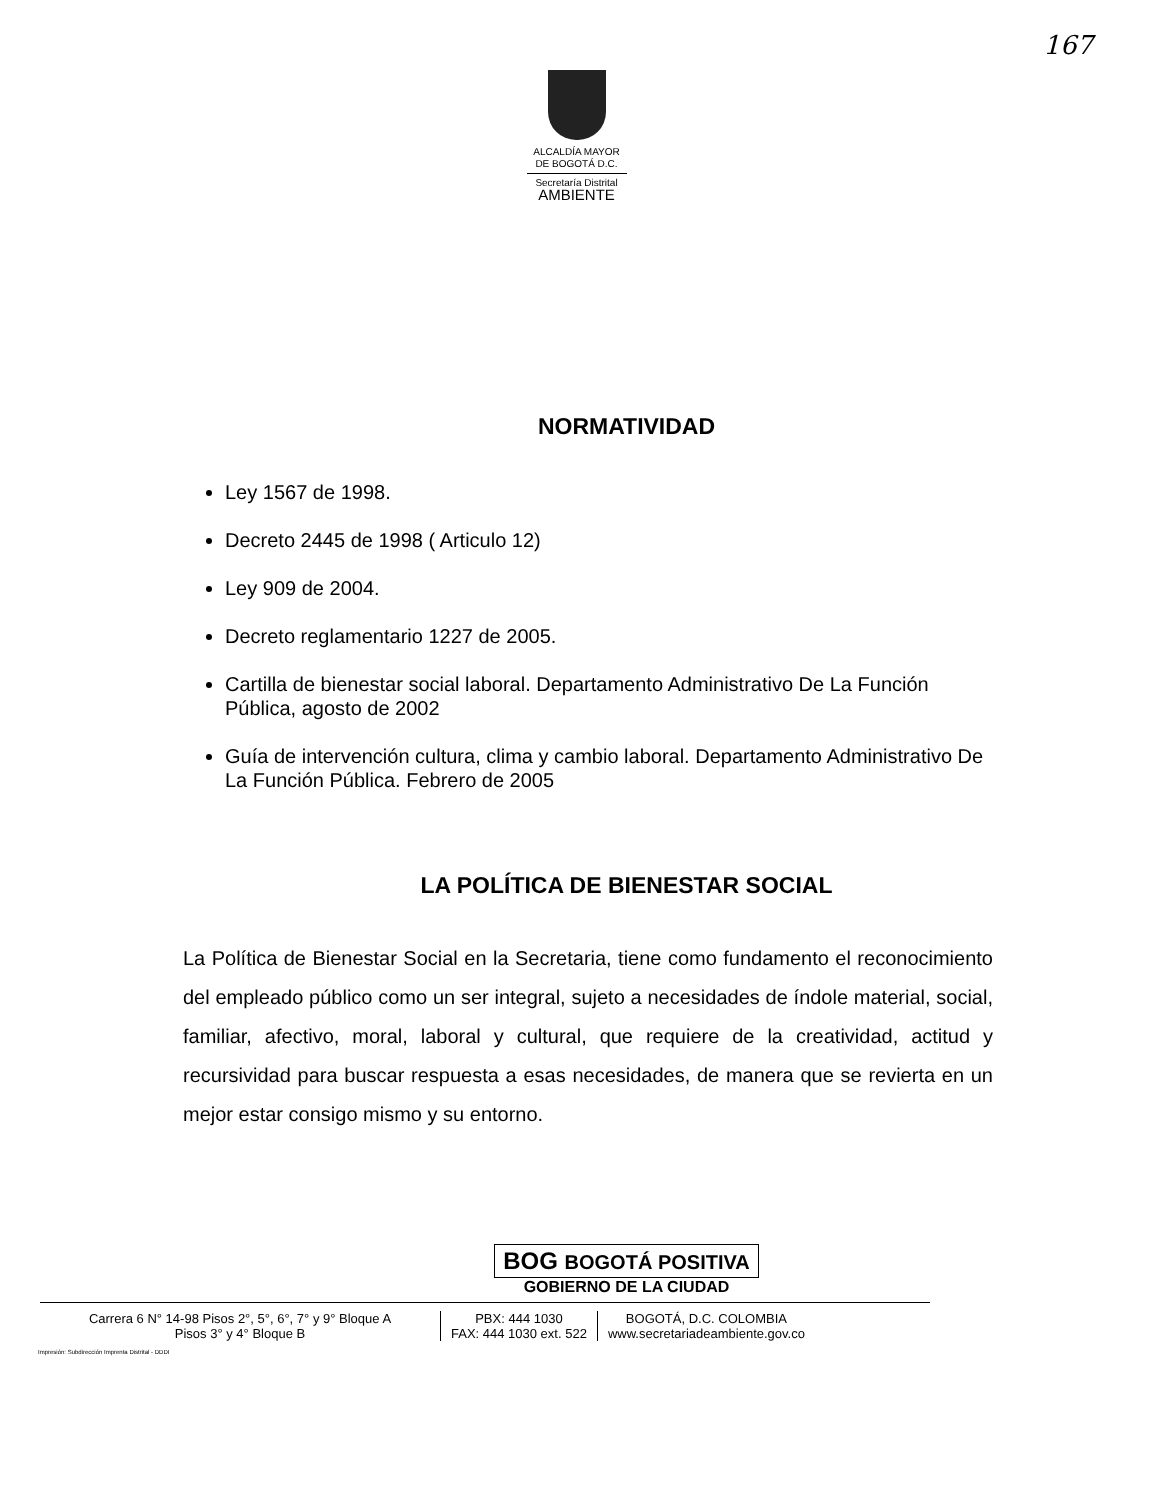167
ALCALDÍA MAYOR
DE BOGOTÁ D.C.
Secretaría Distrital
AMBIENTE
NORMATIVIDAD
Ley 1567 de 1998.
Decreto 2445 de 1998 ( Articulo 12)
Ley 909 de 2004.
Decreto reglamentario 1227 de 2005.
Cartilla de bienestar social laboral. Departamento Administrativo De La Función Pública, agosto de 2002
Guía de intervención cultura, clima y cambio laboral. Departamento Administrativo De La Función Pública. Febrero de 2005
LA POLÍTICA DE BIENESTAR SOCIAL
La Política de Bienestar Social en la Secretaria, tiene como fundamento el reconocimiento del empleado público como un ser integral, sujeto a necesidades de índole material, social, familiar, afectivo, moral, laboral y cultural, que requiere de la creatividad, actitud y recursividad para buscar respuesta a esas necesidades, de manera que se revierta en un mejor estar consigo mismo y su entorno.
BOG BOGOTÁ POSITIVA
GOBIERNO DE LA CIUDAD
Carrera 6 N° 14-98 Pisos 2°, 5°, 6°, 7° y 9° Bloque A
Pisos 3° y 4° Bloque B
PBX: 444 1030
FAX: 444 1030 ext. 522
BOGOTÁ, D.C. COLOMBIA
www.secretariadeambiente.gov.co
Impresión: Subdirección Imprenta Distrital - DDDI